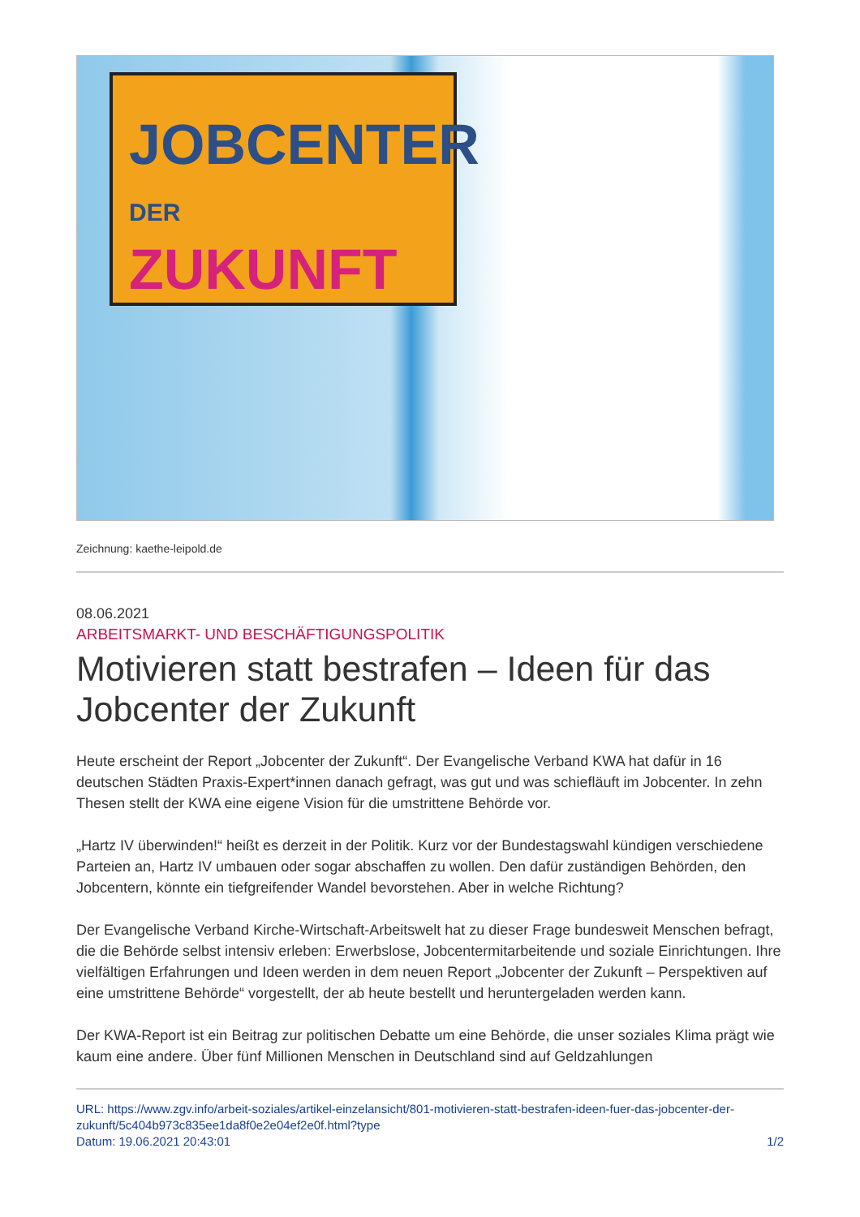JOBCENTER
DER
ZUKUNFT
Zeichnung: kaethe-leipold.de
08.06.2021
ARBEITSMARKT- UND BESCHÄFTIGUNGSPOLITIK
Motivieren statt bestrafen – Ideen für das Jobcenter der Zukunft
Heute erscheint der Report „Jobcenter der Zukunft“. Der Evangelische Verband KWA hat dafür in 16 deutschen Städten Praxis-Expert*innen danach gefragt, was gut und was schiefläuft im Jobcenter. In zehn Thesen stellt der KWA eine eigene Vision für die umstrittene Behörde vor.
„Hartz IV überwinden!“ heißt es derzeit in der Politik. Kurz vor der Bundestagswahl kündigen verschiedene Parteien an, Hartz IV umbauen oder sogar abschaffen zu wollen. Den dafür zuständigen Behörden, den Jobcentern, könnte ein tiefgreifender Wandel bevorstehen. Aber in welche Richtung?
Der Evangelische Verband Kirche-Wirtschaft-Arbeitswelt hat zu dieser Frage bundesweit Menschen befragt, die die Behörde selbst intensiv erleben: Erwerbslose, Jobcentermitarbeitende und soziale Einrichtungen. Ihre vielfältigen Erfahrungen und Ideen werden in dem neuen Report „Jobcenter der Zukunft – Perspektiven auf eine umstrittene Behörde“ vorgestellt, der ab heute bestellt und heruntergeladen werden kann.
Der KWA-Report ist ein Beitrag zur politischen Debatte um eine Behörde, die unser soziales Klima prägt wie kaum eine andere. Über fünf Millionen Menschen in Deutschland sind auf Geldzahlungen
URL: https://www.zgv.info/arbeit-soziales/artikel-einzelansicht/801-motivieren-statt-bestrafen-ideen-fuer-das-jobcenter-der-zukunft/5c404b973c835ee1da8f0e2e04ef2e0f.html?type
Datum: 19.06.2021 20:43:01 1/2